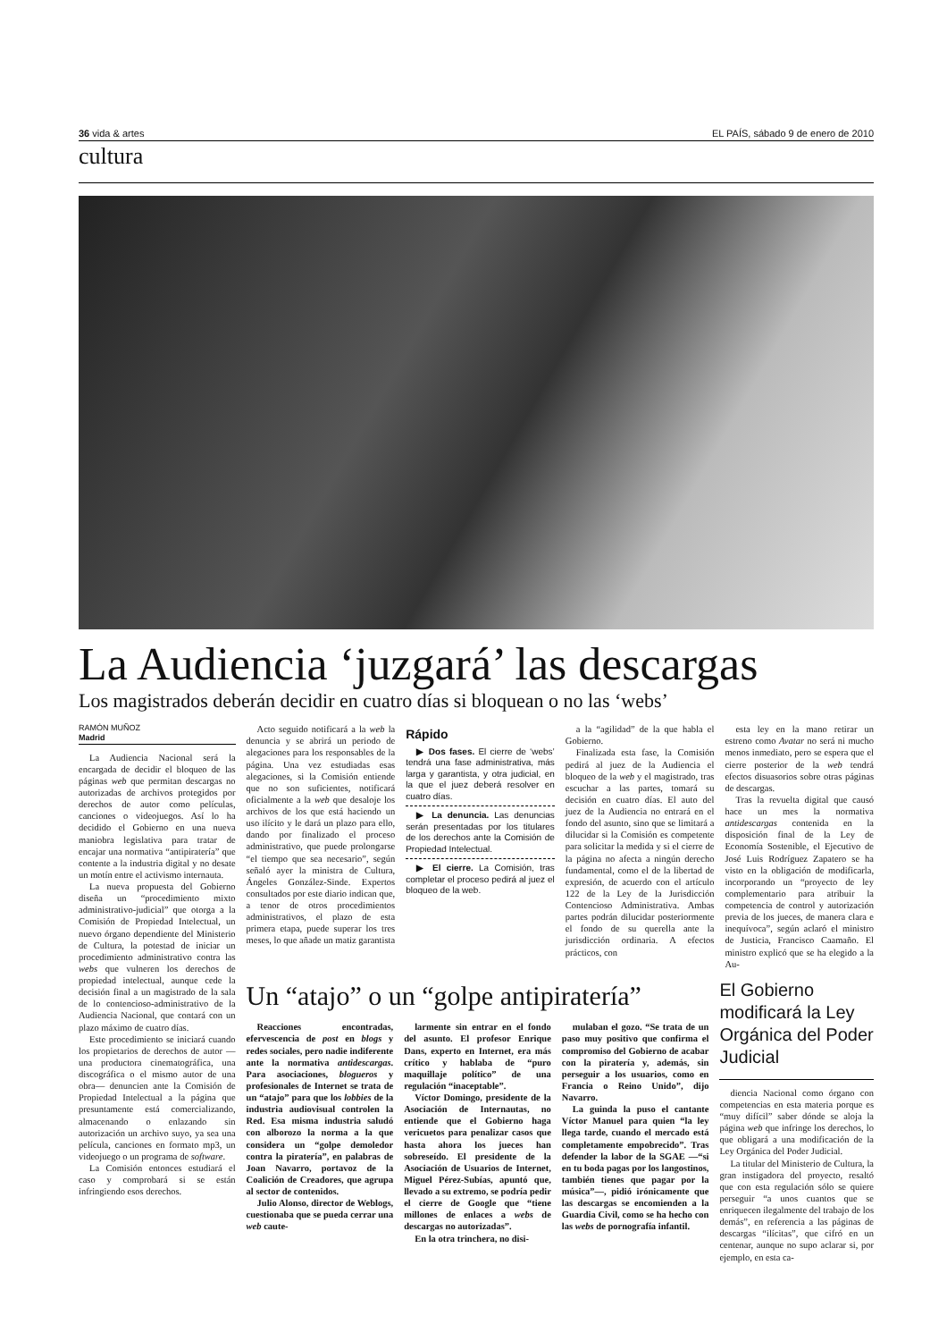36 vida & artes EL PAÍS, sábado 9 de enero de 2010
cultura
La Audiencia ‘juzgará’ las descargas
Los magistrados deberán decidir en cuatro días si bloquean o no las ‘webs’
RAMÓN MUÑOZ
Madrid
La Audiencia Nacional será la encargada de decidir el bloqueo de las páginas web que permitan descargas no autorizadas de archivos protegidos por derechos de autor como películas, canciones o videojuegos. Así lo ha decidido el Gobierno en una nueva maniobra legislativa para tratar de encajar una normativa “antipiratería” que contente a la industria digital y no desate un motín entre el activismo internauta.
La nueva propuesta del Gobierno diseña un “procedimiento mixto administrativo-judicial” que otorga a la Comisión de Propiedad Intelectual, un nuevo órgano dependiente del Ministerio de Cultura, la potestad de iniciar un procedimiento administrativo contra las webs que vulneren los derechos de propiedad intelectual, aunque cede la decisión final a un magistrado de la sala de lo contencioso-administrativo de la Audiencia Nacional, que contará con un plazo máximo de cuatro días.
Este procedimiento se iniciará cuando los propietarios de derechos de autor —una productora cinematográfica, una discográfica o el mismo autor de una obra— denuncien ante la Comisión de Propiedad Intelectual a la página que presuntamente está comercializando, almacenando o enlazando sin autorización un archivo suyo, ya sea una película, canciones en formato mp3, un videojuego o un programa de software.
La Comisión entonces estudiará el caso y comprobará si se están infringiendo esos derechos.
Acto seguido notificará a la web la denuncia y se abrirá un periodo de alegaciones para los responsables de la página. Una vez estudiadas esas alegaciones, si la Comisión entiende que no son suficientes, notificará oficialmente a la web que desaloje los archivos de los que está haciendo un uso ilícito y le dará un plazo para ello, dando por finalizado el proceso administrativo, que puede prolongarse “el tiempo que sea necesario”, según señaló ayer la ministra de Cultura, Ángeles González-Sinde. Expertos consultados por este diario indican que, a tenor de otros procedimientos administrativos, el plazo de esta primera etapa, puede superar los tres meses, lo que añade un matiz garantista
Rápido
▶ Dos fases. El cierre de ‘webs’ tendrá una fase administrativa, más larga y garantista, y otra judicial, en la que el juez deberá resolver en cuatro días.
▶ La denuncia. Las denuncias serán presentadas por los titulares de los derechos ante la Comisión de Propiedad Intelectual.
▶ El cierre. La Comisión, tras completar el proceso pedirá al juez el bloqueo de la web.
a la “agilidad” de la que habla el Gobierno.
Finalizada esta fase, la Comisión pedirá al juez de la Audiencia el bloqueo de la web y el magistrado, tras escuchar a las partes, tomará su decisión en cuatro días. El auto del juez de la Audiencia no entrará en el fondo del asunto, sino que se limitará a dilucidar si la Comisión es competente para solicitar la medida y si el cierre de la página no afecta a ningún derecho fundamental, como el de la libertad de expresión, de acuerdo con el artículo 122 de la Ley de la Jurisdicción Contencioso Administrativa. Ambas partes podrán dilucidar posteriormente el fondo de su querella ante la jurisdicción ordinaria. A efectos prácticos, con
esta ley en la mano retirar un estreno como Avatar no será ni mucho menos inmediato, pero se espera que el cierre posterior de la web tendrá efectos disuasorios sobre otras páginas de descargas.
Tras la revuelta digital que causó hace un mes la normativa antidescargas contenida en la disposición final de la Ley de Economía Sostenible, el Ejecutivo de José Luis Rodríguez Zapatero se ha visto en la obligación de modificarla, incorporando un “proyecto de ley complementario para atribuir la competencia de control y autorización previa de los jueces, de manera clara e inequívoca”, según aclaró el ministro de Justicia, Francisco Caamaño. El ministro explicó que se ha elegido a la Au-
Un “atajo” o un “golpe antipiratería”
Reacciones encontradas, efervescencia de post en blogs y redes sociales, pero nadie indiferente ante la normativa antidescargas. Para asociaciones, blogueros y profesionales de Internet se trata de un “atajo” para que los lobbies de la industria audiovisual controlen la Red. Esa misma industria saludó con alborozo la norma a la que considera un “golpe demoledor contra la piratería”, en palabras de Joan Navarro, portavoz de la Coalición de Creadores, que agrupa al sector de contenidos.
Julio Alonso, director de Weblogs, cuestionaba que se pueda cerrar una web caute-
larmente sin entrar en el fondo del asunto. El profesor Enrique Dans, experto en Internet, era más crítico y hablaba de “puro maquillaje político” de una regulación “inaceptable”.
Víctor Domingo, presidente de la Asociación de Internautas, no entiende que el Gobierno haga vericuetos para penalizar casos que hasta ahora los jueces han sobreseído. El presidente de la Asociación de Usuarios de Internet, Miguel Pérez-Subías, apuntó que, llevado a su extremo, se podría pedir el cierre de Google que “tiene millones de enlaces a webs de descargas no autorizadas”.
En la otra trinchera, no disi-
mulaban el gozo. “Se trata de un paso muy positivo que confirma el compromiso del Gobierno de acabar con la piratería y, además, sin perseguir a los usuarios, como en Francia o Reino Unido”, dijo Navarro.
La guinda la puso el cantante Víctor Manuel para quien “la ley llega tarde, cuando el mercado está completamente empobrecido”. Tras defender la labor de la SGAE —“si en tu boda pagas por los langostinos, también tienes que pagar por la música”—, pidió irónicamente que las descargas se encomienden a la Guardia Civil, como se ha hecho con las webs de pornografía infantil.
El Gobierno modificará la Ley Orgánica del Poder Judicial
diencia Nacional como órgano con competencias en esta materia porque es “muy difícil” saber dónde se aloja la página web que infringe los derechos, lo que obligará a una modificación de la Ley Orgánica del Poder Judicial.
La titular del Ministerio de Cultura, la gran instigadora del proyecto, resaltó que con esta regulación sólo se quiere perseguir “a unos cuantos que se enriquecen ilegalmente del trabajo de los demás”, en referencia a las páginas de descargas “ilícitas”, que cifró en un centenar, aunque no supo aclarar si, por ejemplo, en esta ca-